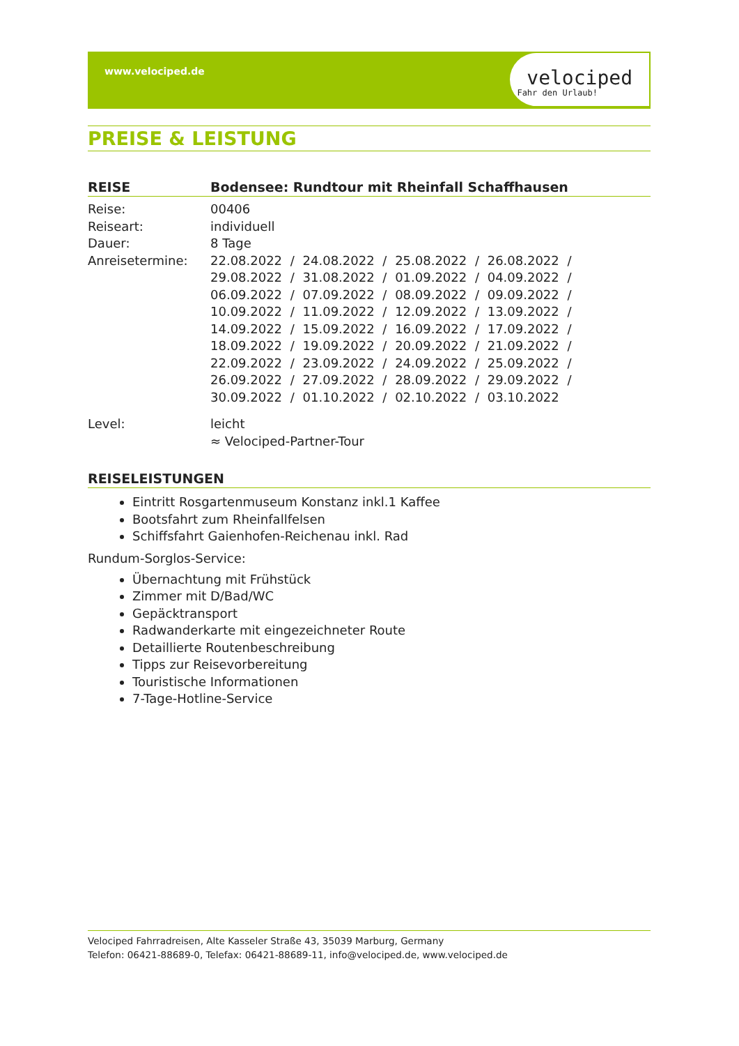www.velociped.de
velociped
Fahr den Urlaub!
PREISE & LEISTUNG
REISE Bodensee: Rundtour mit Rheinfall Schaffhausen
Reise: 00406
Reiseart: individuell
Dauer: 8 Tage
Anreisetermine: 22.08.2022 / 24.08.2022 / 25.08.2022 / 26.08.2022 / 29.08.2022 / 31.08.2022 / 01.09.2022 / 04.09.2022 / 06.09.2022 / 07.09.2022 / 08.09.2022 / 09.09.2022 / 10.09.2022 / 11.09.2022 / 12.09.2022 / 13.09.2022 / 14.09.2022 / 15.09.2022 / 16.09.2022 / 17.09.2022 / 18.09.2022 / 19.09.2022 / 20.09.2022 / 21.09.2022 / 22.09.2022 / 23.09.2022 / 24.09.2022 / 25.09.2022 / 26.09.2022 / 27.09.2022 / 28.09.2022 / 29.09.2022 / 30.09.2022 / 01.10.2022 / 02.10.2022 / 03.10.2022
Level: leicht
≈ Velociped-Partner-Tour
REISELEISTUNGEN
Eintritt Rosgartenmuseum Konstanz inkl.1 Kaffee
Bootsfahrt zum Rheinfallfelsen
Schiffsfahrt Gaienhofen-Reichenau inkl. Rad
Rundum-Sorglos-Service:
Übernachtung mit Frühstück
Zimmer mit D/Bad/WC
Gepäcktransport
Radwanderkarte mit eingezeichneter Route
Detaillierte Routenbeschreibung
Tipps zur Reisevorbereitung
Touristische Informationen
7-Tage-Hotline-Service
Velociped Fahrradreisen, Alte Kasseler Straße 43, 35039 Marburg, Germany
Telefon: 06421-88689-0, Telefax: 06421-88689-11, info@velociped.de, www.velociped.de